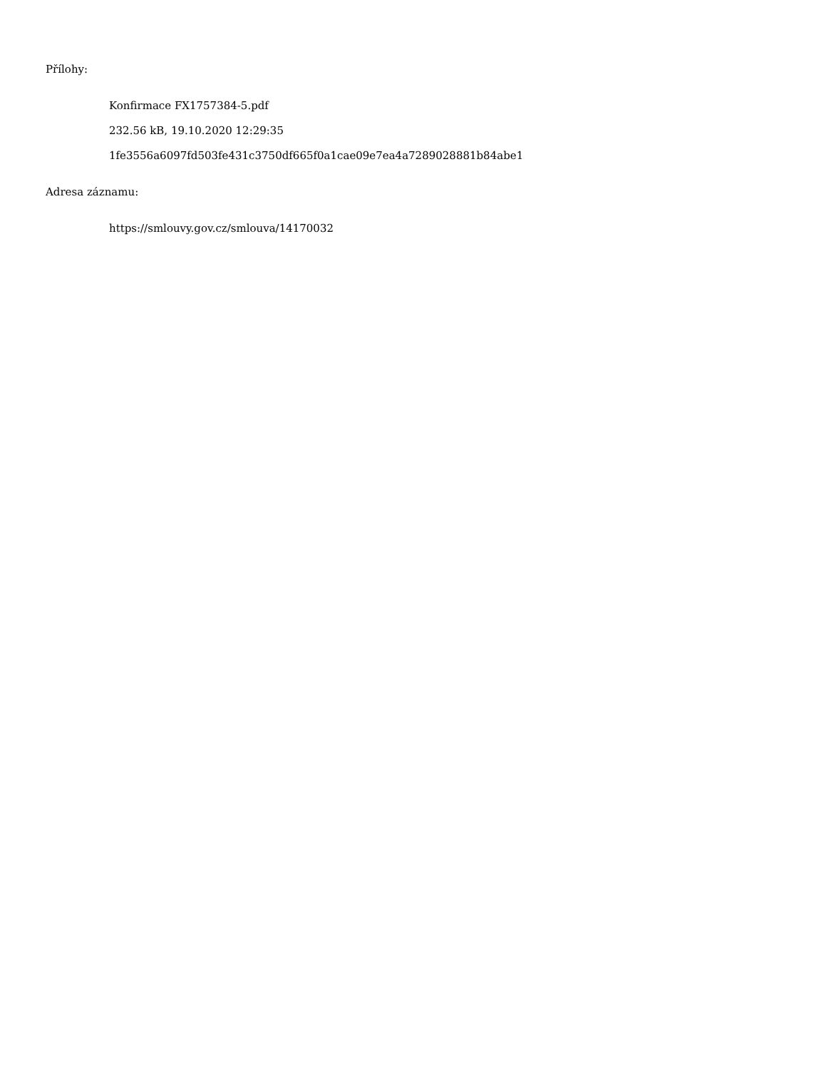Přílohy:
Konfirmace FX1757384-5.pdf
232.56 kB, 19.10.2020 12:29:35
1fe3556a6097fd503fe431c3750df665f0a1cae09e7ea4a7289028881b84abe1
Adresa záznamu:
https://smlouvy.gov.cz/smlouva/14170032